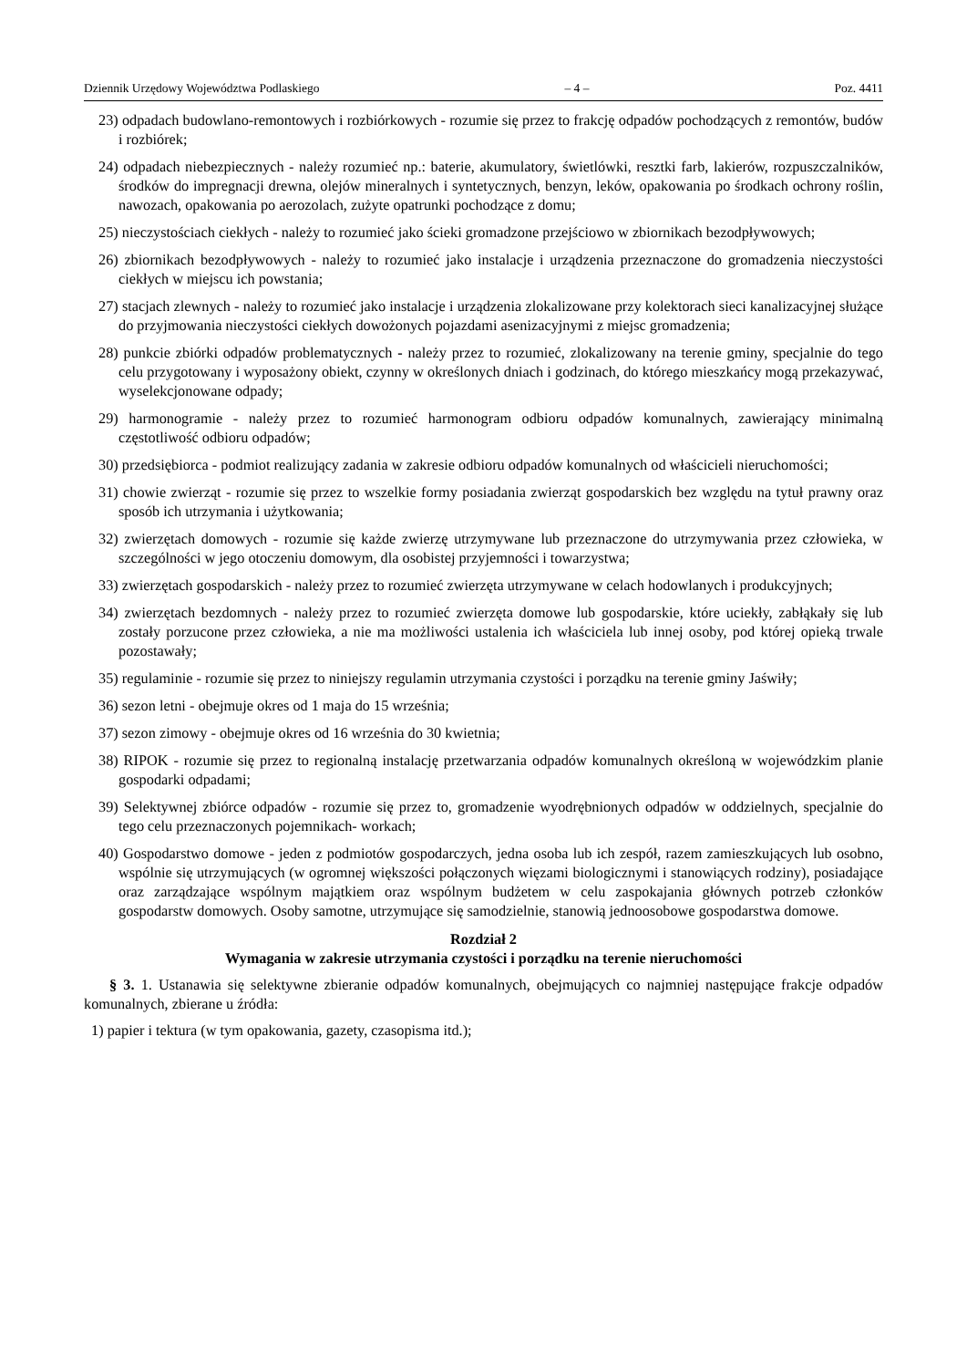Dziennik Urzędowy Województwa Podlaskiego – 4 – Poz. 4411
23) odpadach budowlano-remontowych i rozbiórkowych - rozumie się przez to frakcję odpadów pochodzących z remontów, budów i rozbiórek;
24) odpadach niebezpiecznych - należy rozumieć np.: baterie, akumulatory, świetlówki, resztki farb, lakierów, rozpuszczalników, środków do impregnacji drewna, olejów mineralnych i syntetycznych, benzyn, leków, opakowania po środkach ochrony roślin, nawozach, opakowania po aerozolach, zużyte opatrunki pochodzące z domu;
25) nieczystościach ciekłych - należy to rozumieć jako ścieki gromadzone przejściowo w zbiornikach bezodpływowych;
26) zbiornikach bezodpływowych - należy to rozumieć jako instalacje i urządzenia przeznaczone do gromadzenia nieczystości ciekłych w miejscu ich powstania;
27) stacjach zlewnych - należy to rozumieć jako instalacje i urządzenia zlokalizowane przy kolektorach sieci kanalizacyjnej służące do przyjmowania nieczystości ciekłych dowożonych pojazdami asenizacyjnymi z miejsc gromadzenia;
28) punkcie zbiórki odpadów problematycznych - należy przez to rozumieć, zlokalizowany na terenie gminy, specjalnie do tego celu przygotowany i wyposażony obiekt, czynny w określonych dniach i godzinach, do którego mieszkańcy mogą przekazywać, wyselekcjonowane odpady;
29) harmonogramie - należy przez to rozumieć harmonogram odbioru odpadów komunalnych, zawierający minimalną częstotliwość odbioru odpadów;
30) przedsiębiorca - podmiot realizujący zadania w zakresie odbioru odpadów komunalnych od właścicieli nieruchomości;
31) chowie zwierząt - rozumie się przez to wszelkie formy posiadania zwierząt gospodarskich bez względu na tytuł prawny oraz sposób ich utrzymania i użytkowania;
32) zwierzętach domowych - rozumie się każde zwierzę utrzymywane lub przeznaczone do utrzymywania przez człowieka, w szczególności w jego otoczeniu domowym, dla osobistej przyjemności i towarzystwa;
33) zwierzętach gospodarskich - należy przez to rozumieć zwierzęta utrzymywane w celach hodowlanych i produkcyjnych;
34) zwierzętach bezdomnych - należy przez to rozumieć zwierzęta domowe lub gospodarskie, które uciekły, zabłąkały się lub zostały porzucone przez człowieka, a nie ma możliwości ustalenia ich właściciela lub innej osoby, pod której opieką trwale pozostawały;
35) regulaminie - rozumie się przez to niniejszy regulamin utrzymania czystości i porządku na terenie gminy Jaświły;
36) sezon letni - obejmuje okres od 1 maja do 15 września;
37) sezon zimowy - obejmuje okres od 16 września do 30 kwietnia;
38) RIPOK - rozumie się przez to regionalną instalację przetwarzania odpadów komunalnych określoną w wojewódzkim planie gospodarki odpadami;
39) Selektywnej zbiórce odpadów - rozumie się przez to, gromadzenie wyodrębnionych odpadów w oddzielnych, specjalnie do tego celu przeznaczonych pojemnikach- workach;
40) Gospodarstwo domowe - jeden z podmiotów gospodarczych, jedna osoba lub ich zespół, razem zamieszkujących lub osobno, wspólnie się utrzymujących (w ogromnej większości połączonych więzami biologicznymi i stanowiących rodziny), posiadające oraz zarządzające wspólnym majątkiem oraz wspólnym budżetem w celu zaspokajania głównych potrzeb członków gospodarstw domowych. Osoby samotne, utrzymujące się samodzielnie, stanowią jednoosobowe gospodarstwa domowe.
Rozdział 2
Wymagania w zakresie utrzymania czystości i porządku na terenie nieruchomości
§ 3. 1. Ustanawia się selektywne zbieranie odpadów komunalnych, obejmujących co najmniej następujące frakcje odpadów komunalnych, zbierane u źródła:
1) papier i tektura (w tym opakowania, gazety, czasopisma itd.);